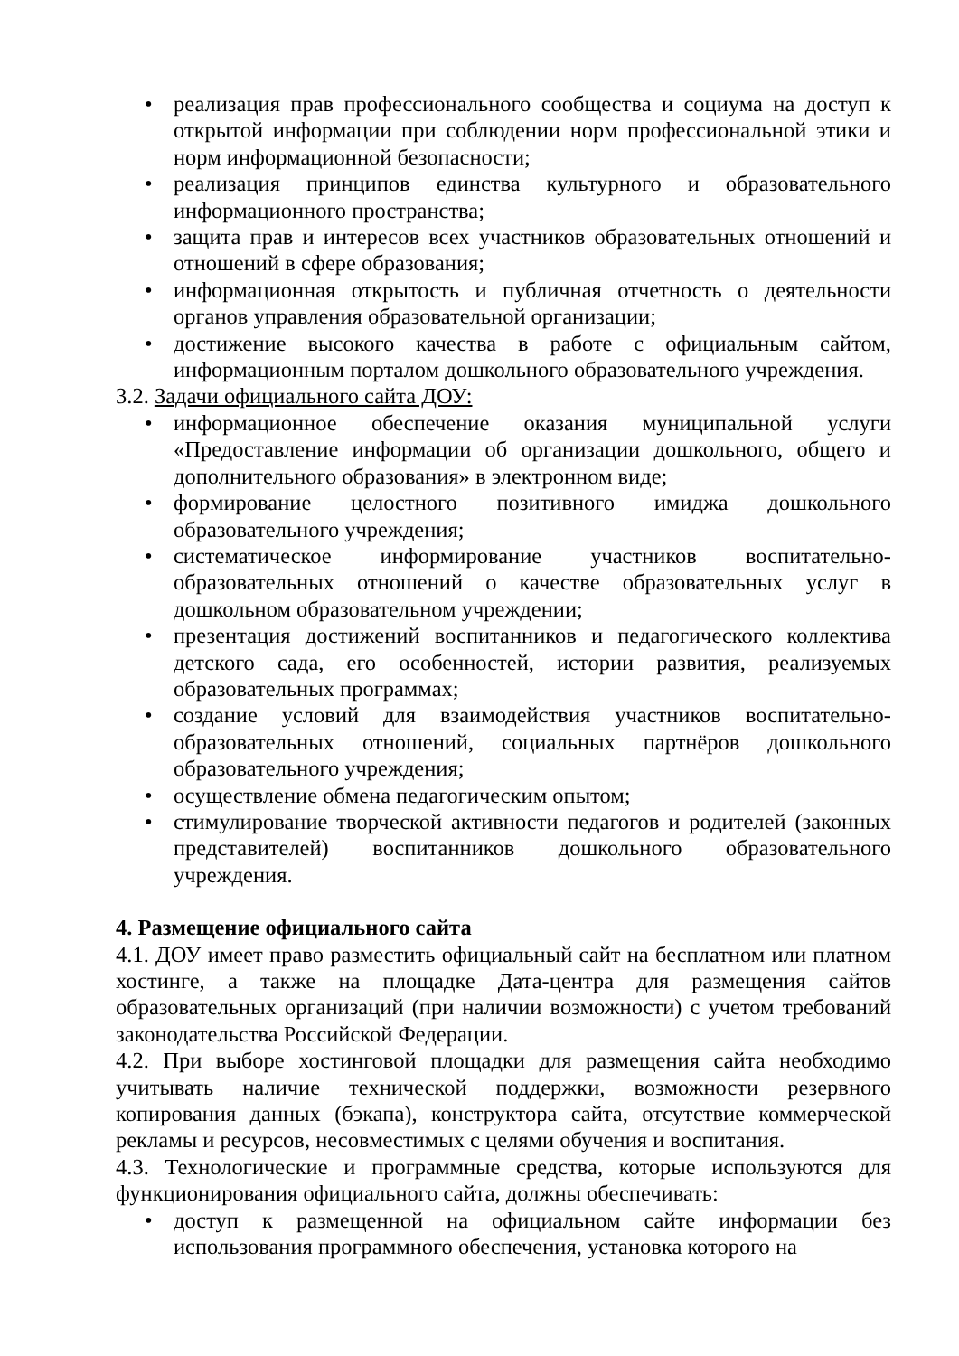• реализация прав профессионального сообщества и социума на доступ к открытой информации при соблюдении норм профессиональной этики и норм информационной безопасности;
• реализация принципов единства культурного и образовательного информационного пространства;
• защита прав и интересов всех участников образовательных отношений и отношений в сфере образования;
• информационная открытость и публичная отчетность о деятельности органов управления образовательной организации;
• достижение высокого качества в работе с официальным сайтом, информационным порталом дошкольного образовательного учреждения.
3.2. Задачи официального сайта ДОУ:
• информационное обеспечение оказания муниципальной услуги «Предоставление информации об организации дошкольного, общего и дополнительного образования» в электронном виде;
• формирование целостного позитивного имиджа дошкольного образовательного учреждения;
• систематическое информирование участников воспитательно-образовательных отношений о качестве образовательных услуг в дошкольном образовательном учреждении;
• презентация достижений воспитанников и педагогического коллектива детского сада, его особенностей, истории развития, реализуемых образовательных программах;
• создание условий для взаимодействия участников воспитательно-образовательных отношений, социальных партнёров дошкольного образовательного учреждения;
• осуществление обмена педагогическим опытом;
• стимулирование творческой активности педагогов и родителей (законных представителей) воспитанников дошкольного образовательного учреждения.
4. Размещение официального сайта
4.1. ДОУ имеет право разместить официальный сайт на бесплатном или платном хостинге, а также на площадке Дата-центра для размещения сайтов образовательных организаций (при наличии возможности) с учетом требований законодательства Российской Федерации.
4.2. При выборе хостинговой площадки для размещения сайта необходимо учитывать наличие технической поддержки, возможности резервного копирования данных (бэкапа), конструктора сайта, отсутствие коммерческой рекламы и ресурсов, несовместимых с целями обучения и воспитания.
4.3. Технологические и программные средства, которые используются для функционирования официального сайта, должны обеспечивать:
• доступ к размещенной на официальном сайте информации без использования программного обеспечения, установка которого на